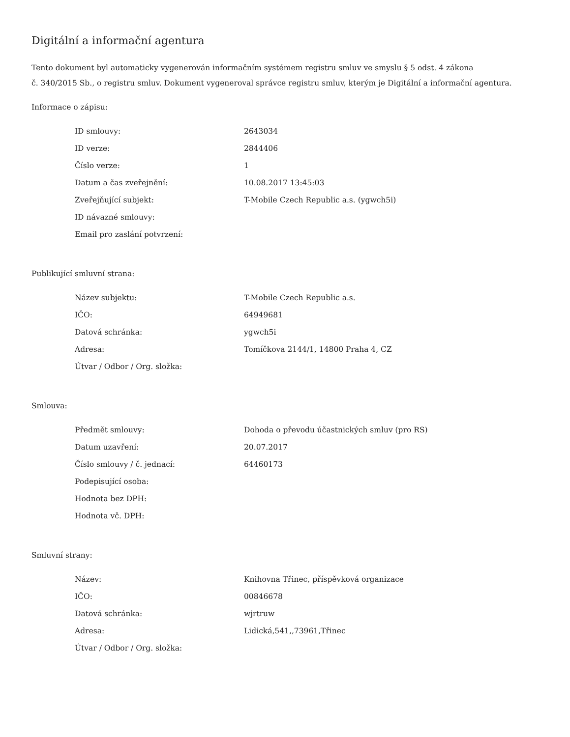Digitální a informační agentura
Tento dokument byl automaticky vygenerován informačním systémem registru smluv ve smyslu § 5 odst. 4 zákona
č. 340/2015 Sb., o registru smluv. Dokument vygeneroval správce registru smluv, kterým je Digitální a informační agentura.
Informace o zápisu:
| ID smlouvy: | 2643034 |
| ID verze: | 2844406 |
| Číslo verze: | 1 |
| Datum a čas zveřejnění: | 10.08.2017 13:45:03 |
| Zveřejňující subjekt: | T-Mobile Czech Republic a.s. (ygwch5i) |
| ID návazné smlouvy: | |
| Email pro zaslání potvrzení: | |
Publikující smluvní strana:
| Název subjektu: | T-Mobile Czech Republic a.s. |
| IČO: | 64949681 |
| Datová schránka: | ygwch5i |
| Adresa: | Tomíčkova 2144/1, 14800 Praha 4, CZ |
| Útvar / Odbor / Org. složka: | |
Smlouva:
| Předmět smlouvy: | Dohoda o převodu účastnických smluv (pro RS) |
| Datum uzavření: | 20.07.2017 |
| Číslo smlouvy / č. jednací: | 64460173 |
| Podepisující osoba: | |
| Hodnota bez DPH: | |
| Hodnota vč. DPH: | |
Smluvní strany:
| Název: | Knihovna Třinec, příspěvková organizace |
| IČO: | 00846678 |
| Datová schránka: | wjrtruw |
| Adresa: | Lidická,541,,73961,Třinec |
| Útvar / Odbor / Org. složka: | |